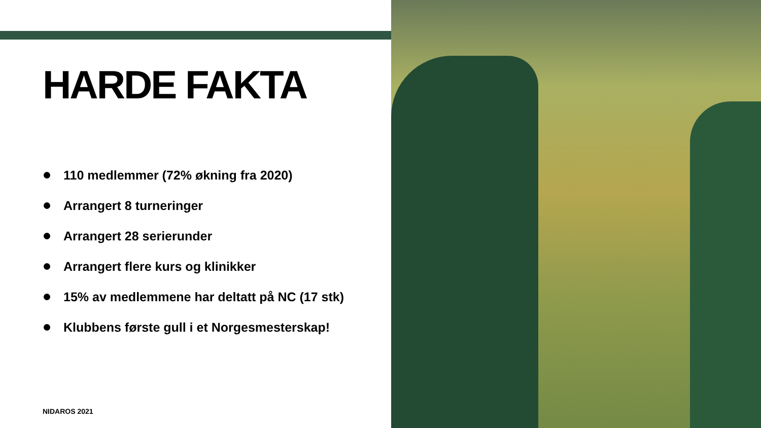HARDE FAKTA
110 medlemmer (72% økning fra 2020)
Arrangert 8 turneringer
Arrangert 28 serierunder
Arrangert flere kurs og klinikker
15% av medlemmene har deltatt på NC (17 stk)
Klubbens første gull i et Norgesmesterskap!
NIDAROS 2021